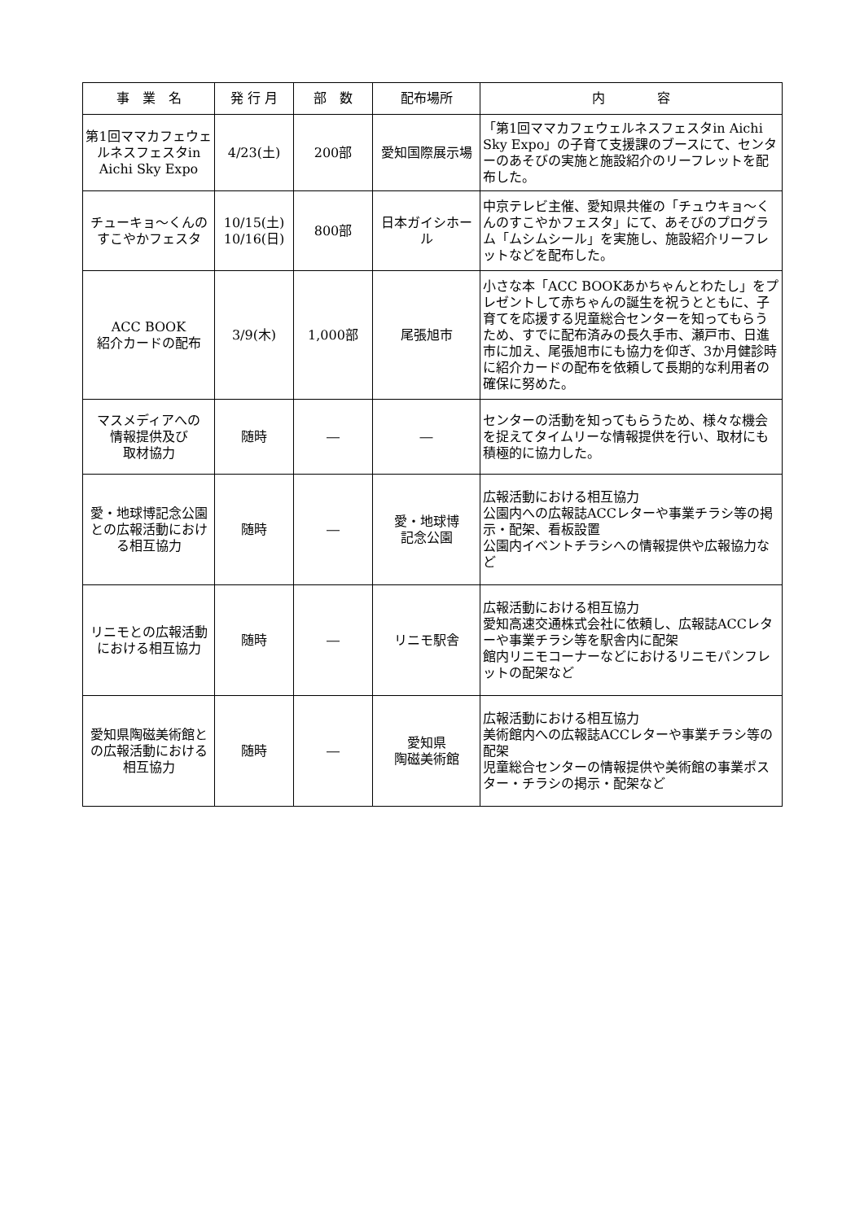| 事 業 名 | 発 行 月 | 部 数 | 配布場所 | 内 容 |
| --- | --- | --- | --- | --- |
| 第1回ママカフェウェルネスフェスタin Aichi Sky Expo | 4/23(土) | 200部 | 愛知国際展示場 | 「第1回ママカフェウェルネスフェスタin Aichi Sky Expo」の子育て支援課のブースにて、センターのあそびの実施と施設紹介のリーフレットを配布した。 |
| チューキョ〜くんのすこやかフェスタ | 10/15(土) 10/16(日) | 800部 | 日本ガイシホール | 中京テレビ主催、愛知県共催の「チュウキョ〜くんのすこやかフェスタ」にて、あそびのプログラム「ムシムシール」を実施し、施設紹介リーフレットなどを配布した。 |
| ACC BOOK 紹介カードの配布 | 3/9(木) | 1,000部 | 尾張旭市 | 小さな本「ACC BOOKあかちゃんとわたし」をプレゼントして赤ちゃんの誕生を祝うとともに、子育てを応援する児童総合センターを知ってもらうため、すでに配布済みの長久手市、瀬戸市、日進市に加え、尾張旭市にも協力を仰ぎ、3か月健診時に紹介カードの配布を依頼して長期的な利用者の確保に努めた。 |
| マスメディアへの 情報提供及び 取材協力 | 随時 | ― | ― | センターの活動を知ってもらうため、様々な機会を捉えてタイムリーな情報提供を行い、取材にも積極的に協力した。 |
| 愛・地球博記念公園との広報活動における相互協力 | 随時 | ― | 愛・地球博 記念公園 | 広報活動における相互協力 公園内への広報誌ACCレターや事業チラシ等の掲示・配架、看板設置 公園内イベントチラシへの情報提供や広報協力など |
| リニモとの広報活動における相互協力 | 随時 | ― | リニモ駅舎 | 広報活動における相互協力 愛知高速交通株式会社に依頼し、広報誌ACCレターや事業チラシ等を駅舎内に配架 館内リニモコーナーなどにおけるリニモパンフレットの配架など |
| 愛知県陶磁美術館との広報活動における相互協力 | 随時 | ― | 愛知県 陶磁美術館 | 広報活動における相互協力 美術館内への広報誌ACCレターや事業チラシ等の配架 児童総合センターの情報提供や美術館の事業ポスター・チラシの掲示・配架など |